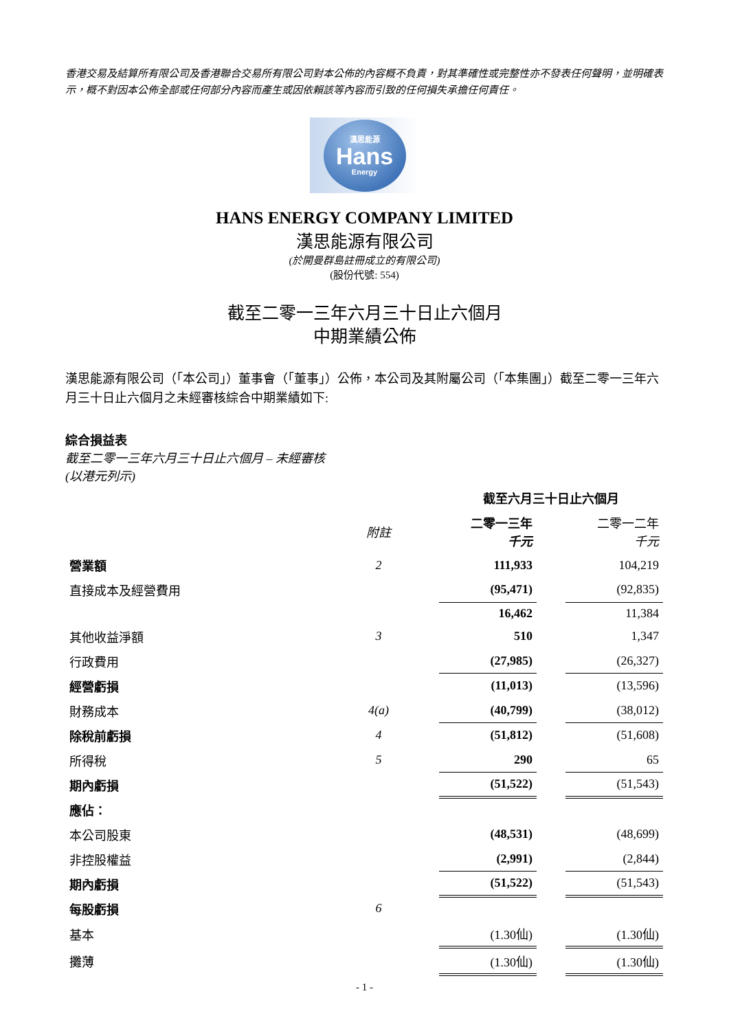香港交易及結算所有限公司及香港聯合交易所有限公司對本公佈的內容概不負責，對其準確性或完整性亦不發表任何聲明，並明確表示，概不對因本公佈全部或任何部分內容而產生或因依賴該等內容而引致的任何損失承擔任何責任。
漢思能源
Hans
Energy
HANS ENERGY COMPANY LIMITED
漢思能源有限公司
(於開曼群島註冊成立的有限公司)
(股份代號: 554)
截至二零一三年六月三十日止六個月
中期業績公佈
漢思能源有限公司（「本公司」）董事會（「董事」）公佈，本公司及其附屬公司（「本集團」）截至二零一三年六月三十日止六個月之未經審核綜合中期業績如下:
綜合損益表
截至二零一三年六月三十日止六個月 – 未經審核
(以港元列示)
| | | | 截至六月三十日止六個月 | | |
| --- | --- | --- | --- | --- | --- |
| | 附註 | | 二零一三年 千元 | | 二零一二年 千元 |
| 營業額 | 2 | | 111,933 | | 104,219 |
| 直接成本及經營費用 | | | (95,471) | | (92,835) |
| | | | 16,462 | | 11,384 |
| 其他收益淨額 | 3 | | 510 | | 1,347 |
| 行政費用 | | | (27,985) | | (26,327) |
| 經營虧損 | | | (11,013) | | (13,596) |
| 財務成本 | 4(a) | | (40,799) | | (38,012) |
| 除稅前虧損 | 4 | | (51,812) | | (51,608) |
| 所得稅 | 5 | | 290 | | 65 |
| 期內虧損 | | | (51,522) | | (51,543) |
| 應佔： | | | | | |
| 本公司股東 | | | (48,531) | | (48,699) |
| 非控股權益 | | | (2,991) | | (2,844) |
| 期內虧損 | | | (51,522) | | (51,543) |
| 每股虧損 | 6 | | | | |
| 基本 | | | (1.30仙) | | (1.30仙) |
| 攤薄 | | | (1.30仙) | | (1.30仙) |
- 1 -